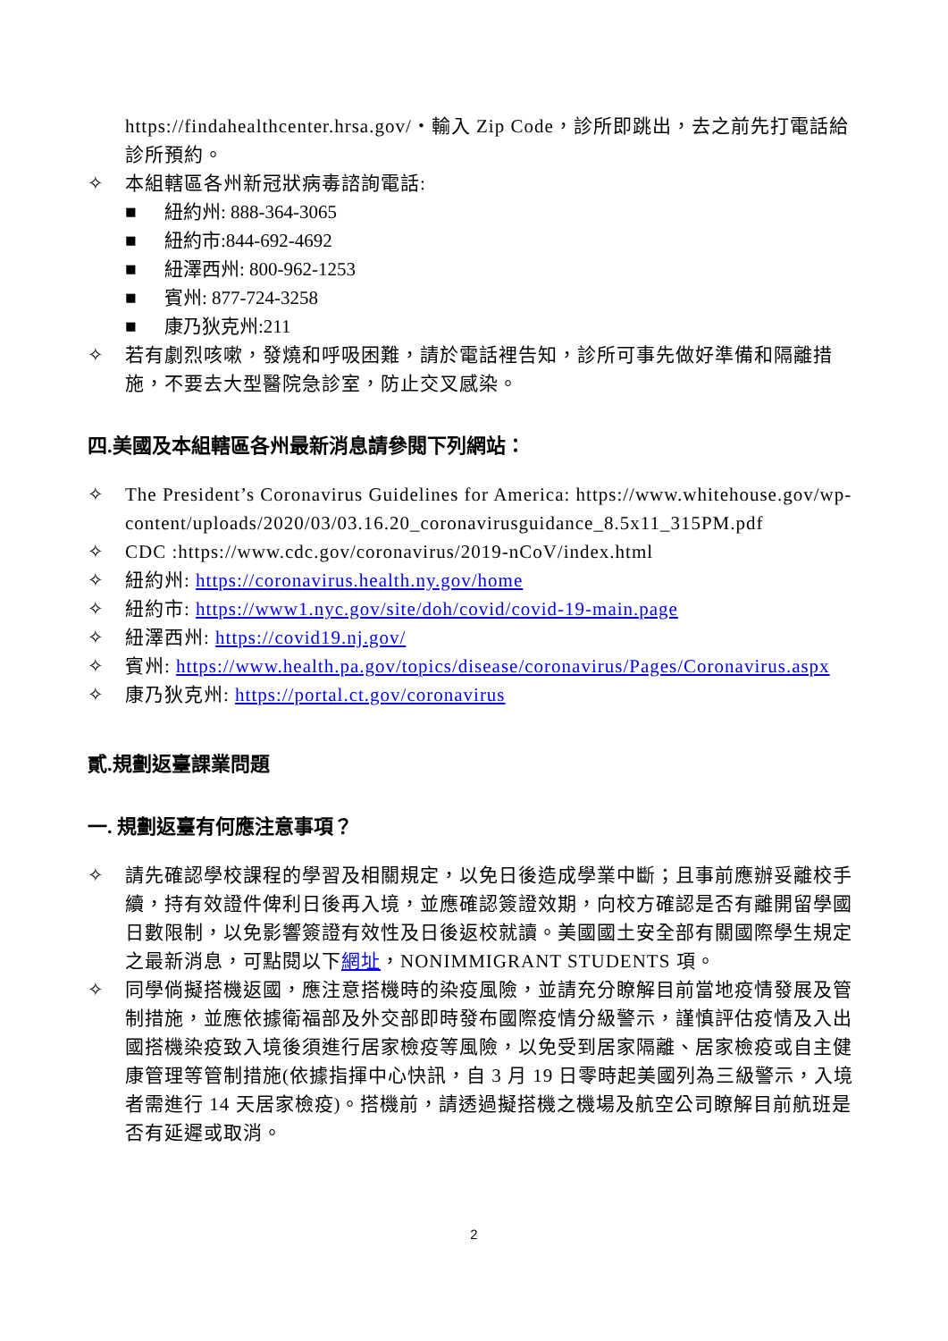https://findahealthcenter.hrsa.gov/・輸入 Zip Code，診所即跳出，去之前先打電話給診所預約。
✧ 本組轄區各州新冠狀病毒諮詢電話:
■ 紐約州: 888-364-3065
■ 紐約市:844-692-4692
■ 紐澤西州: 800-962-1253
■ 賓州: 877-724-3258
■ 康乃狄克州:211
✧ 若有劇烈咳嗽，發燒和呼吸困難，請於電話裡告知，診所可事先做好準備和隔離措施，不要去大型醫院急診室，防止交叉感染。
四.美國及本組轄區各州最新消息請參閱下列網站：
✧ The President’s Coronavirus Guidelines for America: https://www.whitehouse.gov/wp-content/uploads/2020/03/03.16.20_coronavirusguidance_8.5x11_315PM.pdf
✧ CDC :https://www.cdc.gov/coronavirus/2019-nCoV/index.html
✧ 紐約州: https://coronavirus.health.ny.gov/home
✧ 紐約市: https://www1.nyc.gov/site/doh/covid/covid-19-main.page
✧ 紐澤西州: https://covid19.nj.gov/
✧ 賓州: https://www.health.pa.gov/topics/disease/coronavirus/Pages/Coronavirus.aspx
✧ 康乃狄克州: https://portal.ct.gov/coronavirus
貳.規劃返臺課業問題
一. 規劃返臺有何應注意事項？
✧ 請先確認學校課程的學習及相關規定，以免日後造成學業中斷；且事前應辦妥離校手續，持有效證件俾利日後再入境，並應確認簽證效期，向校方確認是否有離開留學國日數限制，以免影響簽證有效性及日後返校就讀。美國國土安全部有關國際學生規定之最新消息，可點閱以下網址，NONIMMIGRANT STUDENTS 項。
✧ 同學倘擬搭機返國，應注意搭機時的染疫風險，並請充分瞭解目前當地疫情發展及管制措施，並應依據衛福部及外交部即時發布國際疫情分級警示，謹慎評估疫情及入出國搭機染疫致入境後須進行居家檢疫等風險，以免受到居家隔離、居家檢疫或自主健康管理等管制措施(依據指揮中心快訊，自 3 月 19 日零時起美國列為三級警示，入境者需進行 14 天居家檢疫)。搭機前，請透過擬搭機之機場及航空公司瞭解目前航班是否有延遲或取消。
2